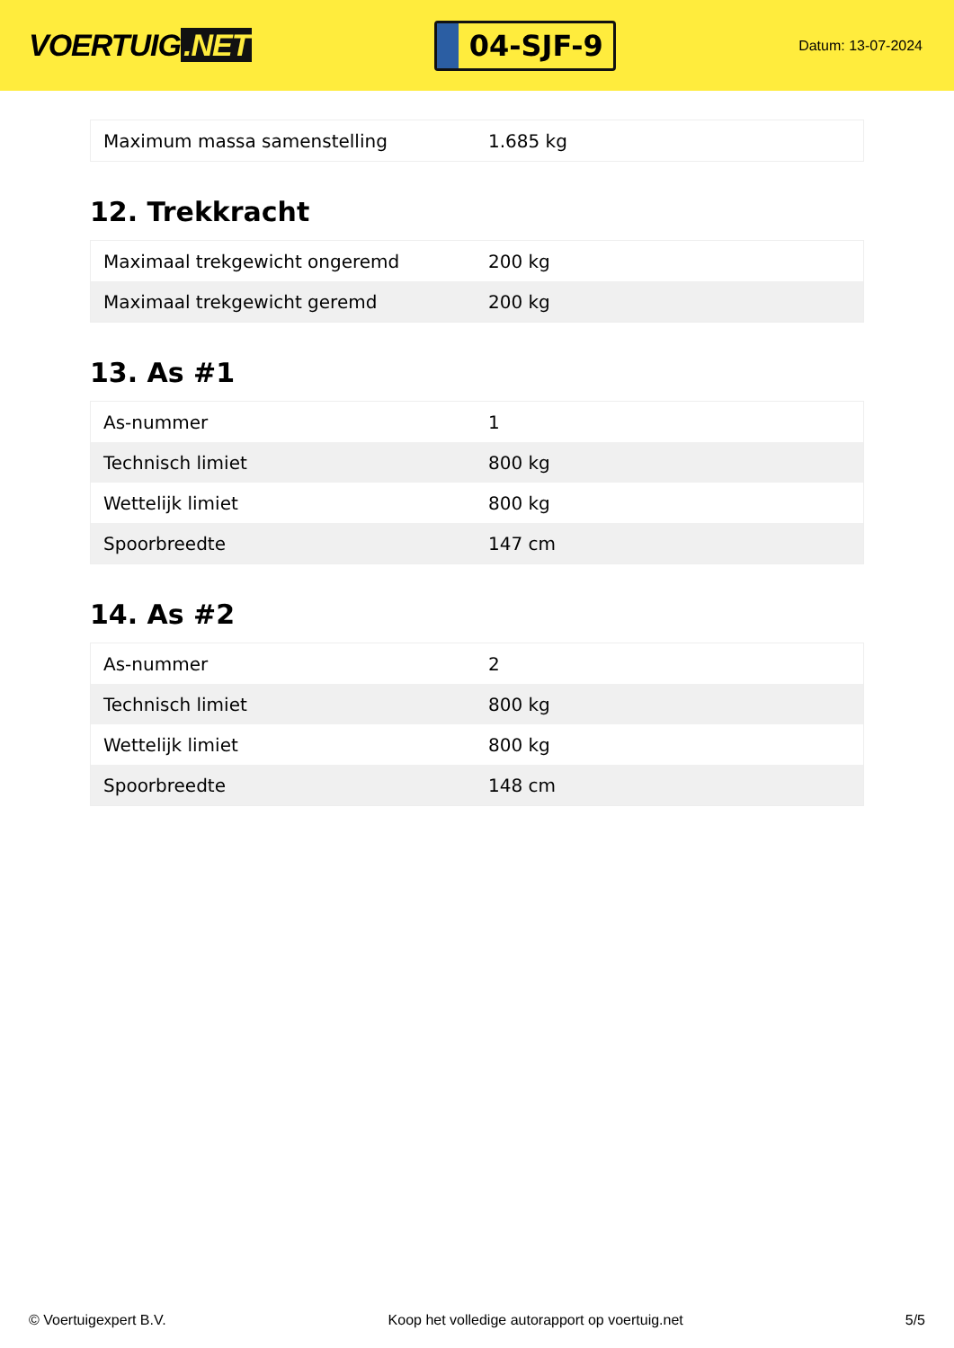VOERTUIG.NET
04-SJF-9
Datum: 13-07-2024
| Maximum massa samenstelling | 1.685 kg |
12. Trekkracht
| Maximaal trekgewicht ongeremd | 200 kg |
| Maximaal trekgewicht geremd | 200 kg |
13. As #1
| As-nummer | 1 |
| Technisch limiet | 800 kg |
| Wettelijk limiet | 800 kg |
| Spoorbreedte | 147 cm |
14. As #2
| As-nummer | 2 |
| Technisch limiet | 800 kg |
| Wettelijk limiet | 800 kg |
| Spoorbreedte | 148 cm |
© Voertuigexpert B.V. Koop het volledige autorapport op voertuig.net 5/5